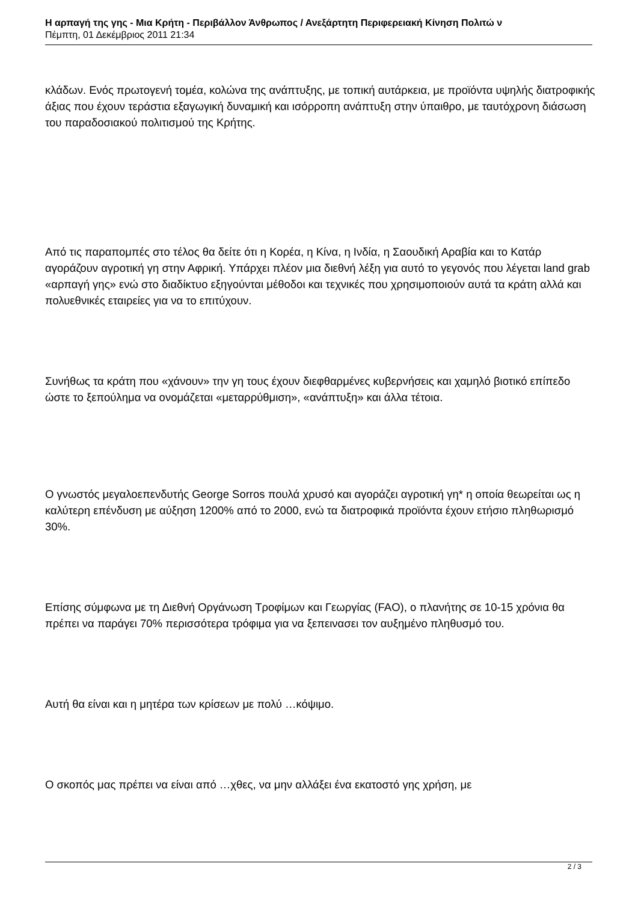Η αρπαγή της γης - Μια Κρήτη - Περιβάλλον Άνθρωπος / Ανεξάρτητη Περιφερειακή Κίνηση Πολιτώ ν
Πέμπτη, 01 Δεκέμβριος 2011 21:34
κλάδων. Ενός πρωτογενή τομέα, κολώνα της ανάπτυξης, με τοπική αυτάρκεια, με προϊόντα υψηλής διατροφικής άξιας που έχουν τεράστια εξαγωγική δυναμική και ισόρροπη ανάπτυξη στην ύπαιθρο, με ταυτόχρονη διάσωση του παραδοσιακού πολιτισμού της Κρήτης.
Από τις παραπομπές στο τέλος θα δείτε ότι η Κορέα, η Κίνα, η Ινδία, η Σαουδική Αραβία και το Κατάρ αγοράζουν αγροτική γη στην Αφρική. Υπάρχει πλέον μια διεθνή λέξη για αυτό το γεγονός που λέγεται land grab «αρπαγή γης» ενώ στο διαδίκτυο εξηγούνται μέθοδοι και τεχνικές που χρησιμοποιούν αυτά τα κράτη αλλά και πολυεθνικές εταιρείες για να το επιτύχουν.
Συνήθως τα κράτη που «χάνουν» την γη τους έχουν διεφθαρμένες κυβερνήσεις και χαμηλό βιοτικό επίπεδο ώστε το ξεπούλημα να ονομάζεται «μεταρρύθμιση», «ανάπτυξη» και άλλα τέτοια.
Ο γνωστός μεγαλοεπενδυτής George Sorros πουλά χρυσό και αγοράζει αγροτική γη* η οποία θεωρείται ως η καλύτερη επένδυση με αύξηση 1200% από το 2000, ενώ τα διατροφικά προϊόντα έχουν ετήσιο πληθωρισμό 30%.
Επίσης σύμφωνα με τη Διεθνή Οργάνωση Τροφίμων και Γεωργίας (FAO), ο πλανήτης σε 10-15 χρόνια θα πρέπει να παράγει 70% περισσότερα τρόφιμα για να ξεπεινασει τον αυξημένο πληθυσμό του.
Αυτή θα είναι και η μητέρα των κρίσεων με πολύ …κόψιμο.
Ο σκοπός μας πρέπει να είναι από …χθες, να μην αλλάξει ένα εκατοστό γης χρήση, με
2 / 3